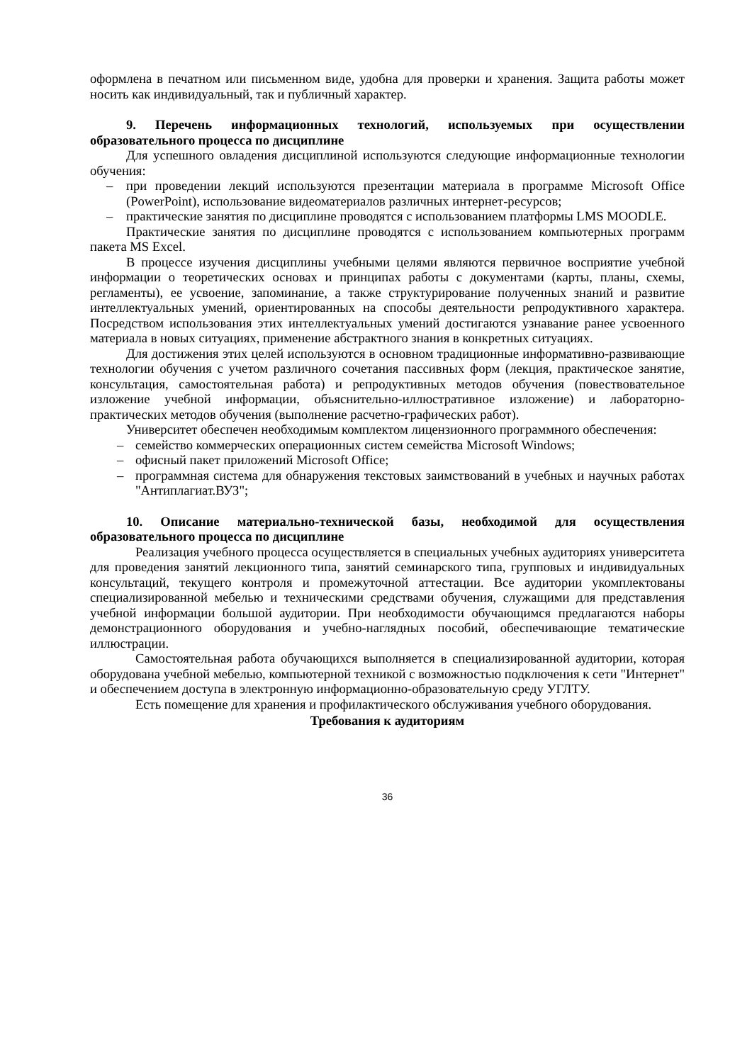оформлена в печатном или письменном виде, удобна для проверки и хранения. Защита работы может носить как индивидуальный, так и публичный характер.
9. Перечень информационных технологий, используемых при осуществлении образовательного процесса по дисциплине
Для успешного овладения дисциплиной используются следующие информационные технологии обучения:
– при проведении лекций используются презентации материала в программе Microsoft Office (PowerPoint), использование видеоматериалов различных интернет-ресурсов;
– практические занятия по дисциплине проводятся с использованием платформы LMS MOODLE.
Практические занятия по дисциплине проводятся с использованием компьютерных программ пакета MS Excel.
В процессе изучения дисциплины учебными целями являются первичное восприятие учебной информации о теоретических основах и принципах работы с документами (карты, планы, схемы, регламенты), ее усвоение, запоминание, а также структурирование полученных знаний и развитие интеллектуальных умений, ориентированных на способы деятельности репродуктивного характера. Посредством использования этих интеллектуальных умений достигаются узнавание ранее усвоенного материала в новых ситуациях, применение абстрактного знания в конкретных ситуациях.
Для достижения этих целей используются в основном традиционные информативно-развивающие технологии обучения с учетом различного сочетания пассивных форм (лекция, практическое занятие, консультация, самостоятельная работа) и репродуктивных методов обучения (повествовательное изложение учебной информации, объяснительно-иллюстративное изложение) и лабораторно-практических методов обучения (выполнение расчетно-графических работ).
Университет обеспечен необходимым комплектом лицензионного программного обеспечения:
– семейство коммерческих операционных систем семейства Microsoft Windows;
– офисный пакет приложений Microsoft Office;
– программная система для обнаружения текстовых заимствований в учебных и научных работах "Антиплагиат.ВУЗ";
10. Описание материально-технической базы, необходимой для осуществления образовательного процесса по дисциплине
Реализация учебного процесса осуществляется в специальных учебных аудиториях университета для проведения занятий лекционного типа, занятий семинарского типа, групповых и индивидуальных консультаций, текущего контроля и промежуточной аттестации. Все аудитории укомплектованы специализированной мебелью и техническими средствами обучения, служащими для представления учебной информации большой аудитории. При необходимости обучающимся предлагаются наборы демонстрационного оборудования и учебно-наглядных пособий, обеспечивающие тематические иллюстрации.
Самостоятельная работа обучающихся выполняется в специализированной аудитории, которая оборудована учебной мебелью, компьютерной техникой с возможностью подключения к сети "Интернет" и обеспечением доступа в электронную информационно-образовательную среду УГЛТУ.
Есть помещение для хранения и профилактического обслуживания учебного оборудования.
Требования к аудиториям
36